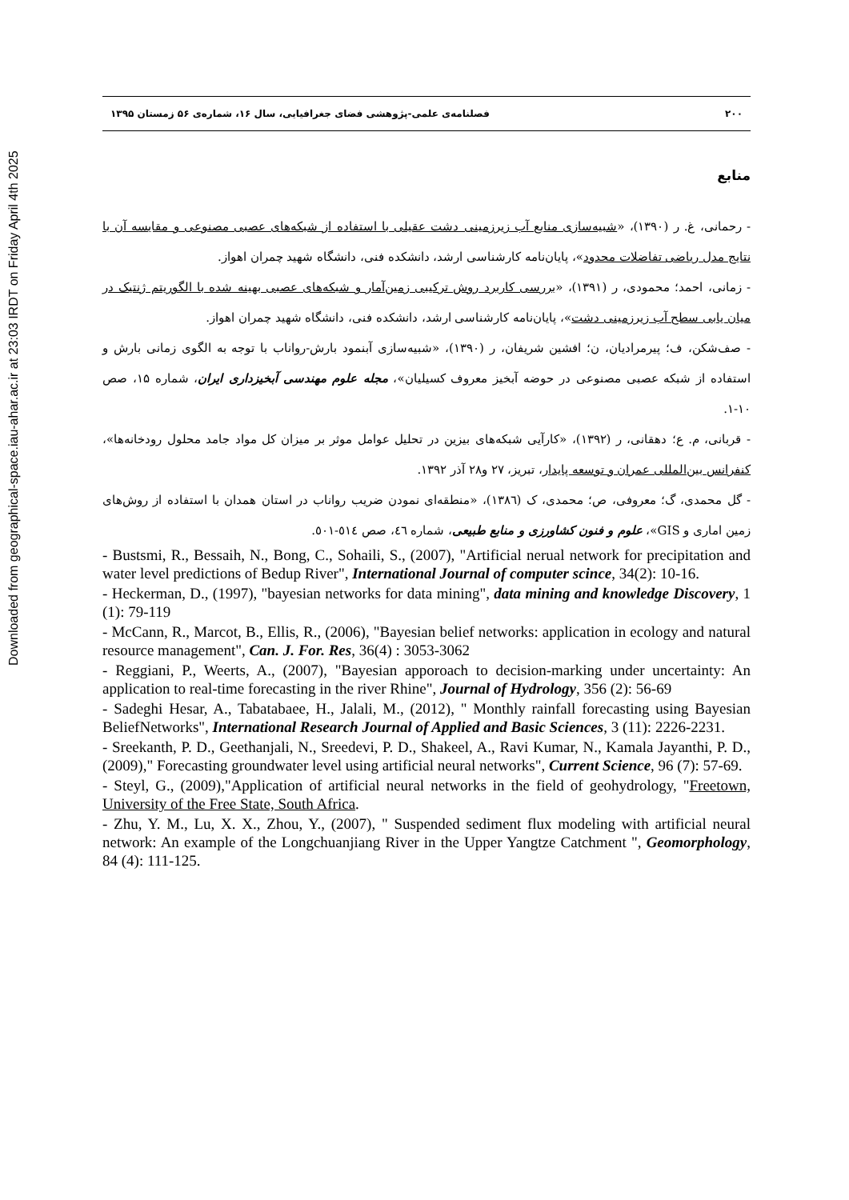Downloaded from geographical-space.iau-ahar.ac.ir at 23:03 IRDT on Friday April 4th 2025
۲۰۰ فصلنامه‌ی علمی-پژوهشی فضای جغرافیایی، سال ۱۶، شماره‌ی ۵۶ زمستان ۱۳۹۵
منابع
- رحمانی، غ. ر (۱۳۹۰)، «شبیه‌سازی منابع آب زیرزمینی دشت عقیلی با استفاده از شبکه‌های عصبی مصنوعی و مقایسه آن با نتایج مدل ریاضی تفاضلات محدود»، پایان‌نامه کارشناسی ارشد، دانشکده فنی، دانشگاه شهید چمران اهواز.
- زمانی، احمد؛ محمودی، ر (۱۳۹۱)، «بررسی کاربرد روش ترکیبی زمین‌آمار و شبکه‌های عصبی بهینه شده با الگوریتم ژنتیک در میان یابی سطح آب زیرزمینی دشت»، پایان‌نامه کارشناسی ارشد، دانشکده فنی، دانشگاه شهید چمران اهواز.
- صف‌شکن، ف؛ پیرمرادیان، ن؛ افشین شریفان، ر (۱۳۹۰)، «شبیه‌سازی آبنمود بارش-رواناب با توجه به الگوی زمانی بارش و استفاده از شبکه عصبی مصنوعی در حوضه آبخیز معروف کسیلیان»، مجله علوم مهندسی آبخیزداری ایران، شماره ۱۵، صص ۱۰-۱.
- قربانی، م. ع؛ دهقانی، ر (۱۳۹۲)، «کارآیی شبکه‌های بیزین در تحلیل عوامل موثر بر میزان کل مواد جامد محلول رودخانه‌ها»، کنفرانس بین‌المللی عمران و توسعه پایدار، تبریز، ۲۷ و۲۸ آذر ۱۳۹۲.
- گل محمدی، گ؛ معروفی، ص؛ محمدی، ک (۱۳۸٦)، «منطقه‌ای نمودن ضریب رواناب در استان همدان با استفاده از روش‌های زمین اماری و GIS»، علوم و فنون کشاورزی و منابع طبیعی، شماره ٤٦، صص ٥١٤-٥٠١.
- Bustsmi, R., Bessaih, N., Bong, C., Sohaili, S., (2007), "Artificial nerual network for precipitation and water level predictions of Bedup River", International Journal of computer scince, 34(2): 10-16.
- Heckerman, D., (1997), "bayesian networks for data mining", data mining and knowledge Discovery, 1 (1): 79-119
- McCann, R., Marcot, B., Ellis, R., (2006), "Bayesian belief networks: application in ecology and natural resource management", Can. J. For. Res, 36(4) : 3053-3062
- Reggiani, P., Weerts, A., (2007), "Bayesian apporoach to decision-marking under uncertainty: An application to real-time forecasting in the river Rhine", Journal of Hydrology, 356 (2): 56-69
- Sadeghi Hesar, A., Tabatabaee, H., Jalali, M., (2012), " Monthly rainfall forecasting using Bayesian BeliefNetworks", International Research Journal of Applied and Basic Sciences, 3 (11): 2226-2231.
- Sreekanth, P. D., Geethanjali, N., Sreedevi, P. D., Shakeel, A., Ravi Kumar, N., Kamala Jayanthi, P. D., (2009)," Forecasting groundwater level using artificial neural networks", Current Science, 96 (7): 57-69.
- Steyl, G., (2009),"Application of artificial neural networks in the field of geohydrology, "Freetown, University of the Free State, South Africa.
- Zhu, Y. M., Lu, X. X., Zhou, Y., (2007), " Suspended sediment flux modeling with artificial neural network: An example of the Longchuanjiang River in the Upper Yangtze Catchment ", Geomorphology, 84 (4): 111-125.